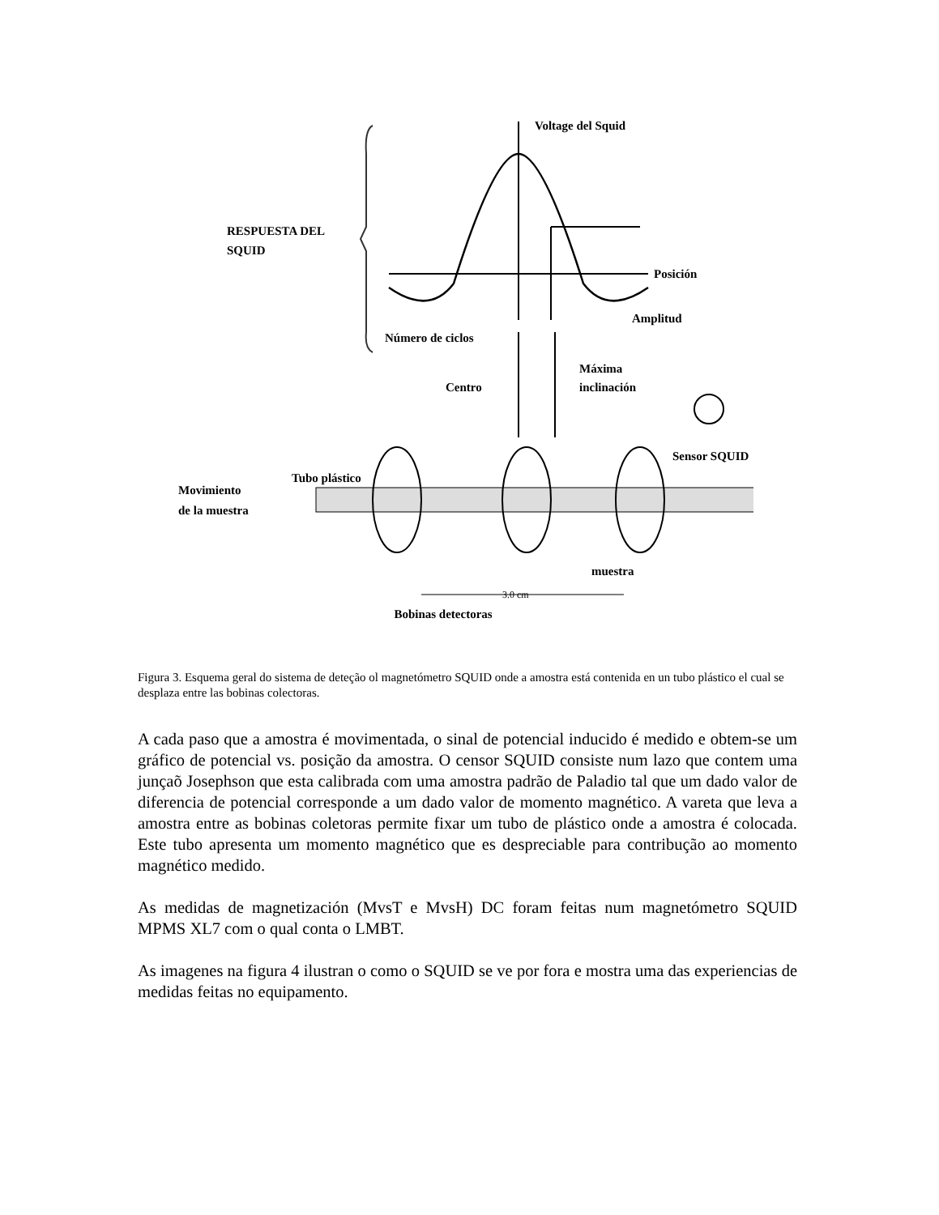Voltage del Squid
RESPUESTA DEL
SQUID
Posición
Amplitud
Número de ciclos
Centro
Máxima
inclinación
Sensor SQUID
Movimiento
de la muestra
Tubo plástico
muestra
3.0 cm
Bobinas detectoras
Figura 3. Esquema geral do sistema de deteção ol magnetómetro SQUID onde a amostra está contenida en un tubo plástico el cual se desplaza entre las bobinas colectoras.
A cada paso que a amostra é movimentada, o sinal de potencial inducido é medido e obtem-se um gráfico de potencial vs. posição da amostra. O censor SQUID consiste num lazo que contem uma junçaõ Josephson que esta calibrada com uma amostra padrão de Paladio tal que um dado valor de diferencia de potencial corresponde a um dado valor de momento magnético. A vareta que leva a amostra entre as bobinas coletoras permite fixar um tubo de plástico onde a amostra é colocada. Este tubo apresenta um momento magnético que es despreciable para contribução ao momento magnético medido.
As medidas de magnetización (MvsT e MvsH) DC foram feitas num magnetómetro SQUID MPMS XL7 com o qual conta o LMBT.
As imagenes na figura 4 ilustran o como o SQUID se ve por fora e mostra uma das experiencias de medidas feitas no equipamento.